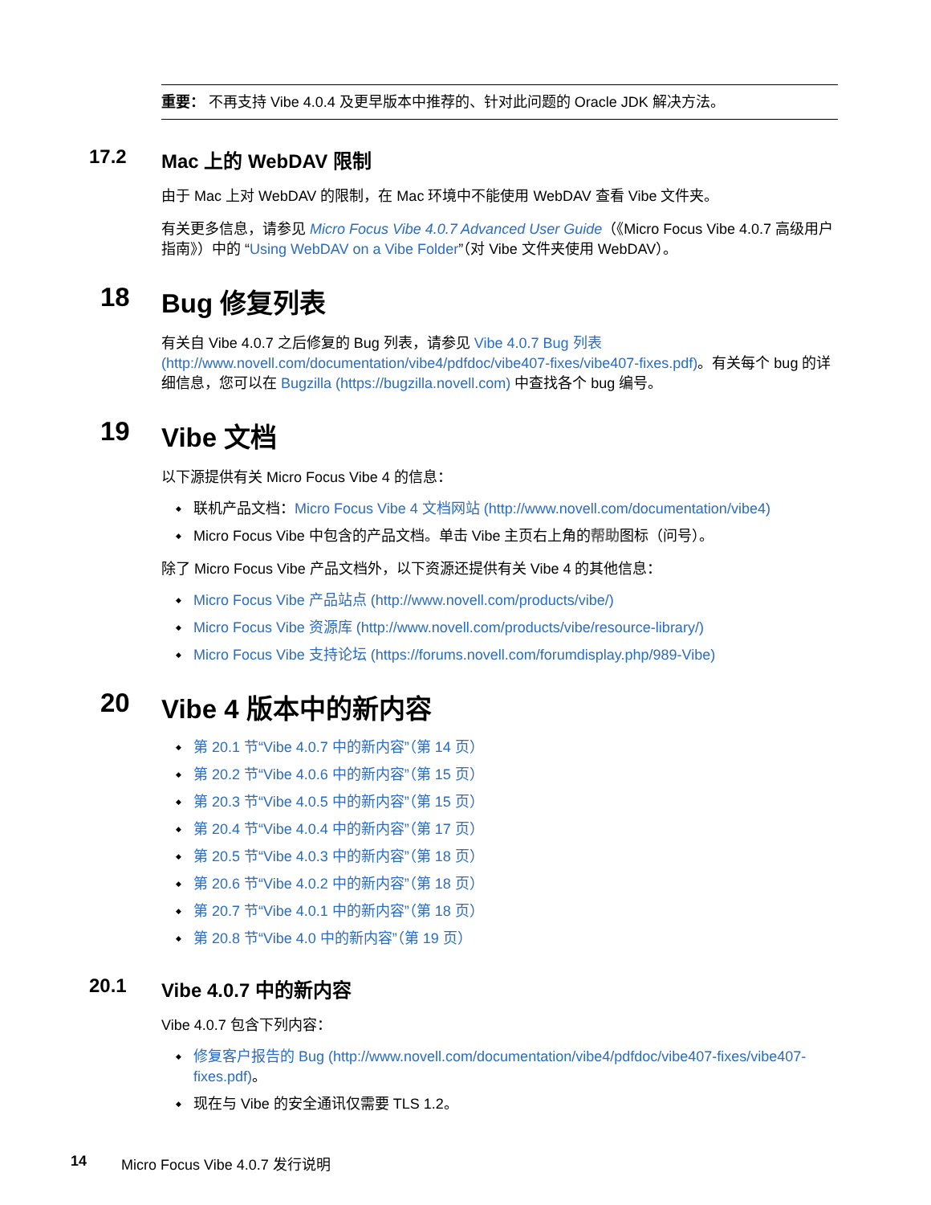重要： 不再支持 Vibe 4.0.4 及更早版本中推荐的、针对此问题的 Oracle JDK 解决方法。
17.2 Mac 上的 WebDAV 限制
由于 Mac 上对 WebDAV 的限制，在 Mac 环境中不能使用 WebDAV 查看 Vibe 文件夹。
有关更多信息，请参见 Micro Focus Vibe 4.0.7 Advanced User Guide（《Micro Focus Vibe 4.0.7 高级用户指南》）中的 “Using WebDAV on a Vibe Folder”（对 Vibe 文件夹使用 WebDAV）。
18 Bug 修复列表
有关自 Vibe 4.0.7 之后修复的 Bug 列表，请参见 Vibe 4.0.7 Bug 列表 (http://www.novell.com/documentation/vibe4/pdfdoc/vibe407-fixes/vibe407-fixes.pdf)。有关每个 bug 的详细信息，您可以在 Bugzilla (https://bugzilla.novell.com) 中查找各个 bug 编号。
19 Vibe 文档
以下源提供有关 Micro Focus Vibe 4 的信息：
联机产品文档：Micro Focus Vibe 4 文档网站 (http://www.novell.com/documentation/vibe4)
Micro Focus Vibe 中包含的产品文档。单击 Vibe 主页右上角的帮助图标（问号）。
除了 Micro Focus Vibe 产品文档外，以下资源还提供有关 Vibe 4 的其他信息：
Micro Focus Vibe 产品站点 (http://www.novell.com/products/vibe/)
Micro Focus Vibe 资源库 (http://www.novell.com/products/vibe/resource-library/)
Micro Focus Vibe 支持论坛 (https://forums.novell.com/forumdisplay.php/989-Vibe)
20 Vibe 4 版本中的新内容
第 20.1 节“Vibe 4.0.7 中的新内容”（第 14 页）
第 20.2 节“Vibe 4.0.6 中的新内容”（第 15 页）
第 20.3 节“Vibe 4.0.5 中的新内容”（第 15 页）
第 20.4 节“Vibe 4.0.4 中的新内容”（第 17 页）
第 20.5 节“Vibe 4.0.3 中的新内容”（第 18 页）
第 20.6 节“Vibe 4.0.2 中的新内容”（第 18 页）
第 20.7 节“Vibe 4.0.1 中的新内容”（第 18 页）
第 20.8 节“Vibe 4.0 中的新内容”（第 19 页）
20.1 Vibe 4.0.7 中的新内容
Vibe 4.0.7 包含下列内容：
修复客户报告的 Bug (http://www.novell.com/documentation/vibe4/pdfdoc/vibe407-fixes/vibe407-fixes.pdf)。
现在与 Vibe 的安全通讯仅需要 TLS 1.2。
14 Micro Focus Vibe 4.0.7 发行说明